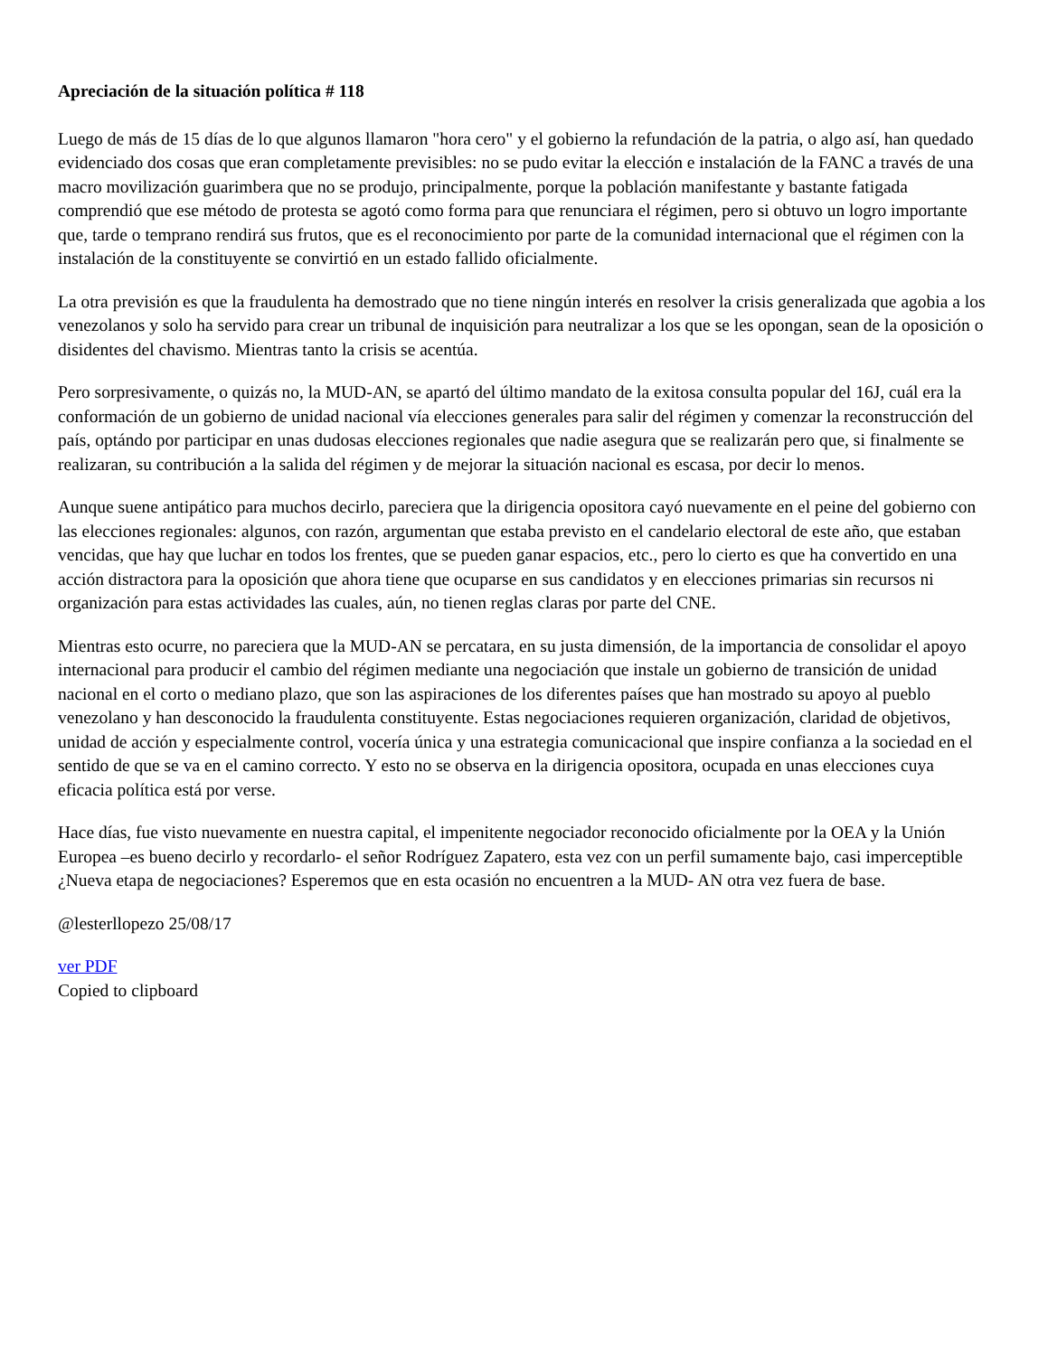Apreciación de la situación política # 118
Luego de más de 15 días de lo que algunos llamaron "hora cero" y el gobierno la refundación de la patria, o algo así, han quedado evidenciado dos cosas que eran completamente previsibles: no se pudo evitar la elección e instalación de la FANC a través de una macro movilización guarimbera que no se produjo, principalmente, porque la población manifestante y bastante fatigada comprendió que ese método de protesta se agotó como forma para que renunciara el régimen, pero si obtuvo un logro importante que, tarde o temprano rendirá sus frutos, que es el reconocimiento por parte de la comunidad internacional que el régimen con la instalación de la constituyente se convirtió en un estado fallido oficialmente.
La otra previsión es que la fraudulenta ha demostrado que no tiene ningún interés en resolver la crisis generalizada que agobia a los venezolanos y solo ha servido para crear un tribunal de inquisición para neutralizar a los que se les opongan, sean de la oposición o disidentes del chavismo. Mientras tanto la crisis se acentúa.
Pero sorpresivamente, o quizás no, la MUD-AN, se apartó del último mandato de la exitosa consulta popular del 16J, cuál era la conformación de un gobierno de unidad nacional vía elecciones generales para salir del régimen y comenzar la reconstrucción del país, optándo por participar en unas dudosas elecciones regionales que nadie asegura que se realizarán pero que, si finalmente se realizaran, su contribución a la salida del régimen y de mejorar la situación nacional es escasa, por decir lo menos.
Aunque suene antipático para muchos decirlo, pareciera que la dirigencia opositora cayó nuevamente en el peine del gobierno con las elecciones regionales: algunos, con razón, argumentan que estaba previsto en el candelario electoral de este año, que estaban vencidas, que hay que luchar en todos los frentes, que se pueden ganar espacios, etc., pero lo cierto es que ha convertido en una acción distractora para la oposición que ahora tiene que ocuparse en sus candidatos y en elecciones primarias sin recursos ni organización para estas actividades las cuales, aún, no tienen reglas claras por parte del CNE.
Mientras esto ocurre, no pareciera que la MUD-AN se percatara, en su justa dimensión, de la importancia de consolidar el apoyo internacional para producir el cambio del régimen mediante una negociación que instale un gobierno de transición de unidad nacional en el corto o mediano plazo, que son las aspiraciones de los diferentes países que han mostrado su apoyo al pueblo venezolano y han desconocido la fraudulenta constituyente. Estas negociaciones requieren organización, claridad de objetivos, unidad de acción y especialmente control, vocería única y una estrategia comunicacional que inspire confianza a la sociedad en el sentido de que se va en el camino correcto. Y esto no se observa en la dirigencia opositora, ocupada en unas elecciones cuya eficacia política está por verse.
Hace días, fue visto nuevamente en nuestra capital, el impenitente negociador reconocido oficialmente por la OEA y la Unión Europea –es bueno decirlo y recordarlo- el señor Rodríguez Zapatero, esta vez con un perfil sumamente bajo, casi imperceptible ¿Nueva etapa de negociaciones? Esperemos que en esta ocasión no encuentren a la MUD- AN otra vez fuera de base.
@lesterllopezo 25/08/17
ver PDF
Copied to clipboard